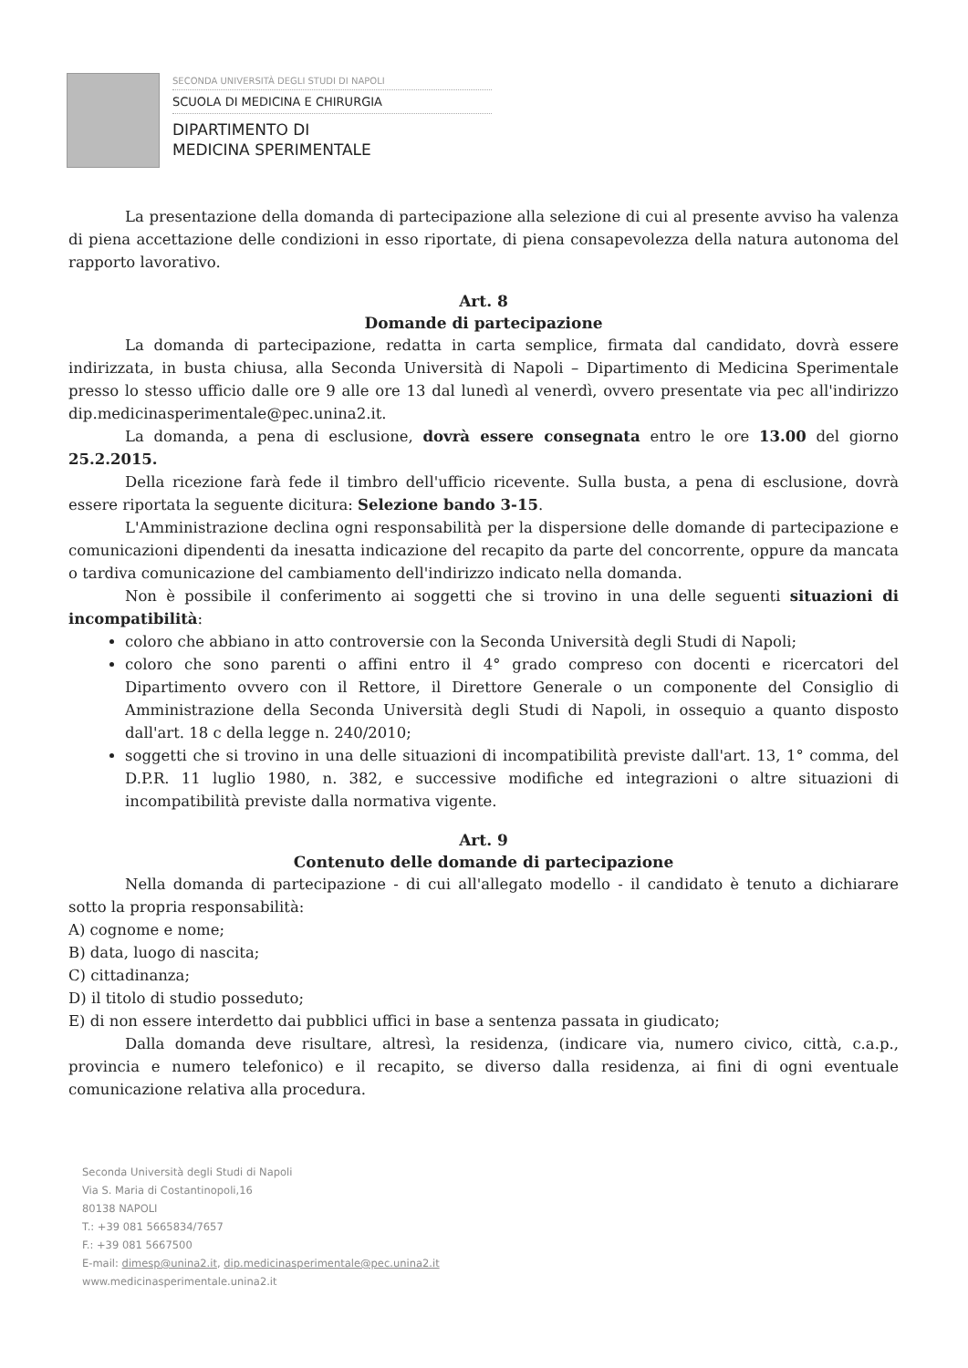SECONDA UNIVERSITÀ DEGLI STUDI DI NAPOLI
SCUOLA DI MEDICINA E CHIRURGIA
DIPARTIMENTO DI
MEDICINA SPERIMENTALE
La presentazione della domanda di partecipazione alla selezione di cui al presente avviso ha valenza di piena accettazione delle condizioni in esso riportate, di piena consapevolezza della natura autonoma del rapporto lavorativo.
Art. 8
Domande di partecipazione
La domanda di partecipazione, redatta in carta semplice, firmata dal candidato, dovrà essere indirizzata, in busta chiusa, alla Seconda Università di Napoli – Dipartimento di Medicina Sperimentale presso lo stesso ufficio dalle ore 9 alle ore 13 dal lunedì al venerdì, ovvero presentate via pec all'indirizzo dip.medicinasperimentale@pec.unina2.it.
La domanda, a pena di esclusione, dovrà essere consegnata entro le ore 13.00 del giorno 25.2.2015.
Della ricezione farà fede il timbro dell'ufficio ricevente. Sulla busta, a pena di esclusione, dovrà essere riportata la seguente dicitura: Selezione bando 3-15.
L'Amministrazione declina ogni responsabilità per la dispersione delle domande di partecipazione e comunicazioni dipendenti da inesatta indicazione del recapito da parte del concorrente, oppure da mancata o tardiva comunicazione del cambiamento dell'indirizzo indicato nella domanda.
Non è possibile il conferimento ai soggetti che si trovino in una delle seguenti situazioni di incompatibilità:
coloro che abbiano in atto controversie con la Seconda Università degli Studi di Napoli;
coloro che sono parenti o affini entro il 4° grado compreso con docenti e ricercatori del Dipartimento ovvero con il Rettore, il Direttore Generale o un componente del Consiglio di Amministrazione della Seconda Università degli Studi di Napoli, in ossequio a quanto disposto dall'art. 18 c della legge n. 240/2010;
soggetti che si trovino in una delle situazioni di incompatibilità previste dall'art. 13, 1° comma, del D.P.R. 11 luglio 1980, n. 382, e successive modifiche ed integrazioni o altre situazioni di incompatibilità previste dalla normativa vigente.
Art. 9
Contenuto delle domande di partecipazione
Nella domanda di partecipazione - di cui all'allegato modello - il candidato è tenuto a dichiarare sotto la propria responsabilità:
A) cognome e nome;
B) data, luogo di nascita;
C) cittadinanza;
D) il titolo di studio posseduto;
E) di non essere interdetto dai pubblici uffici in base a sentenza passata in giudicato;
Dalla domanda deve risultare, altresì, la residenza, (indicare via, numero civico, città, c.a.p., provincia e numero telefonico) e il recapito, se diverso dalla residenza, ai fini di ogni eventuale comunicazione relativa alla procedura.
Seconda Università degli Studi di Napoli
Via S. Maria di Costantinopoli,16
80138 NAPOLI
T.: +39 081 5665834/7657
F.: +39 081 5667500
E-mail: dimesp@unina2.it, dip.medicinasperimentale@pec.unina2.it
www.medicinasperimentale.unina2.it